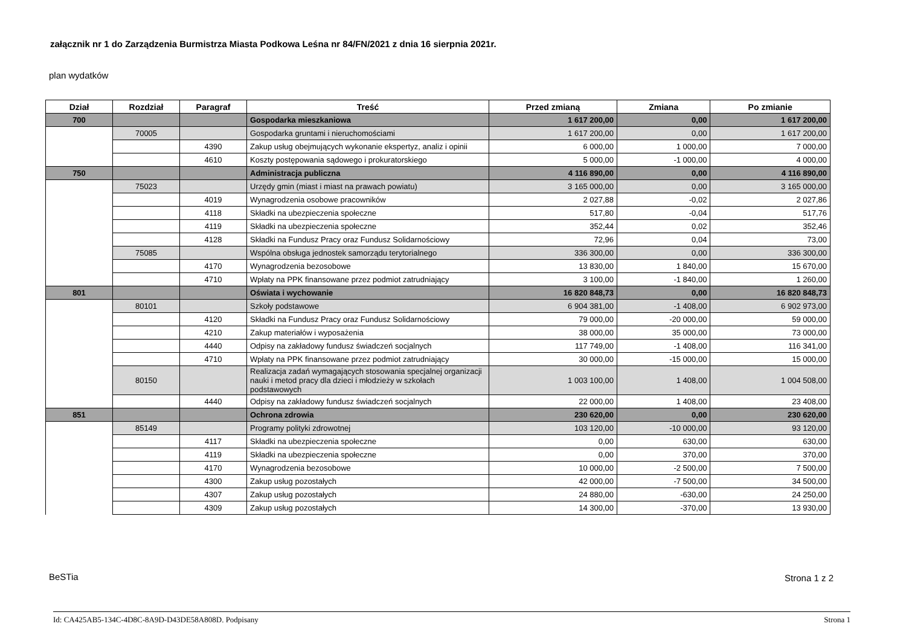załącznik nr 1 do Zarządzenia Burmistrza Miasta Podkowa Leśna nr 84/FN/2021 z dnia 16 sierpnia 2021r.
plan wydatków
| Dział | Rozdział | Paragraf | Treść | Przed zmianą | Zmiana | Po zmianie |
| --- | --- | --- | --- | --- | --- | --- |
| 700 | | | Gospodarka mieszkaniowa | 1 617 200,00 | 0,00 | 1 617 200,00 |
| | 70005 | | Gospodarka gruntami i nieruchomościami | 1 617 200,00 | 0,00 | 1 617 200,00 |
| | | 4390 | Zakup usług obejmujących wykonanie ekspertyz, analiz i opinii | 6 000,00 | 1 000,00 | 7 000,00 |
| | | 4610 | Koszty postępowania sądowego i prokuratorskiego | 5 000,00 | -1 000,00 | 4 000,00 |
| 750 | | | Administracja publiczna | 4 116 890,00 | 0,00 | 4 116 890,00 |
| | 75023 | | Urzędy gmin (miast i miast na prawach powiatu) | 3 165 000,00 | 0,00 | 3 165 000,00 |
| | | 4019 | Wynagrodzenia osobowe pracowników | 2 027,88 | -0,02 | 2 027,86 |
| | | 4118 | Składki na ubezpieczenia społeczne | 517,80 | -0,04 | 517,76 |
| | | 4119 | Składki na ubezpieczenia społeczne | 352,44 | 0,02 | 352,46 |
| | | 4128 | Składki na Fundusz Pracy oraz Fundusz Solidarnościowy | 72,96 | 0,04 | 73,00 |
| | 75085 | | Wspólna obsługa jednostek samorządu terytorialnego | 336 300,00 | 0,00 | 336 300,00 |
| | | 4170 | Wynagrodzenia bezosobowe | 13 830,00 | 1 840,00 | 15 670,00 |
| | | 4710 | Wpłaty na PPK finansowane przez podmiot zatrudniający | 3 100,00 | -1 840,00 | 1 260,00 |
| 801 | | | Oświata i wychowanie | 16 820 848,73 | 0,00 | 16 820 848,73 |
| | 80101 | | Szkoły podstawowe | 6 904 381,00 | -1 408,00 | 6 902 973,00 |
| | | 4120 | Składki na Fundusz Pracy oraz Fundusz Solidarnościowy | 79 000,00 | -20 000,00 | 59 000,00 |
| | | 4210 | Zakup materiałów i wyposażenia | 38 000,00 | 35 000,00 | 73 000,00 |
| | | 4440 | Odpisy na zakładowy fundusz świadczeń socjalnych | 117 749,00 | -1 408,00 | 116 341,00 |
| | | 4710 | Wpłaty na PPK finansowane przez podmiot zatrudniający | 30 000,00 | -15 000,00 | 15 000,00 |
| | 80150 | | Realizacja zadań wymagających stosowania specjalnej organizacji nauki i metod pracy dla dzieci i młodzieży w szkołach podstawowych | 1 003 100,00 | 1 408,00 | 1 004 508,00 |
| | | 4440 | Odpisy na zakładowy fundusz świadczeń socjalnych | 22 000,00 | 1 408,00 | 23 408,00 |
| 851 | | | Ochrona zdrowia | 230 620,00 | 0,00 | 230 620,00 |
| | 85149 | | Programy polityki zdrowotnej | 103 120,00 | -10 000,00 | 93 120,00 |
| | | 4117 | Składki na ubezpieczenia społeczne | 0,00 | 630,00 | 630,00 |
| | | 4119 | Składki na ubezpieczenia społeczne | 0,00 | 370,00 | 370,00 |
| | | 4170 | Wynagrodzenia bezosobowe | 10 000,00 | -2 500,00 | 7 500,00 |
| | | 4300 | Zakup usług pozostałych | 42 000,00 | -7 500,00 | 34 500,00 |
| | | 4307 | Zakup usług pozostałych | 24 880,00 | -630,00 | 24 250,00 |
| | | 4309 | Zakup usług pozostałych | 14 300,00 | -370,00 | 13 930,00 |
BeSTia Strona 1 z 2
Id: CA425AB5-134C-4D8C-8A9D-D43DE58A808D. Podpisany Strona 1